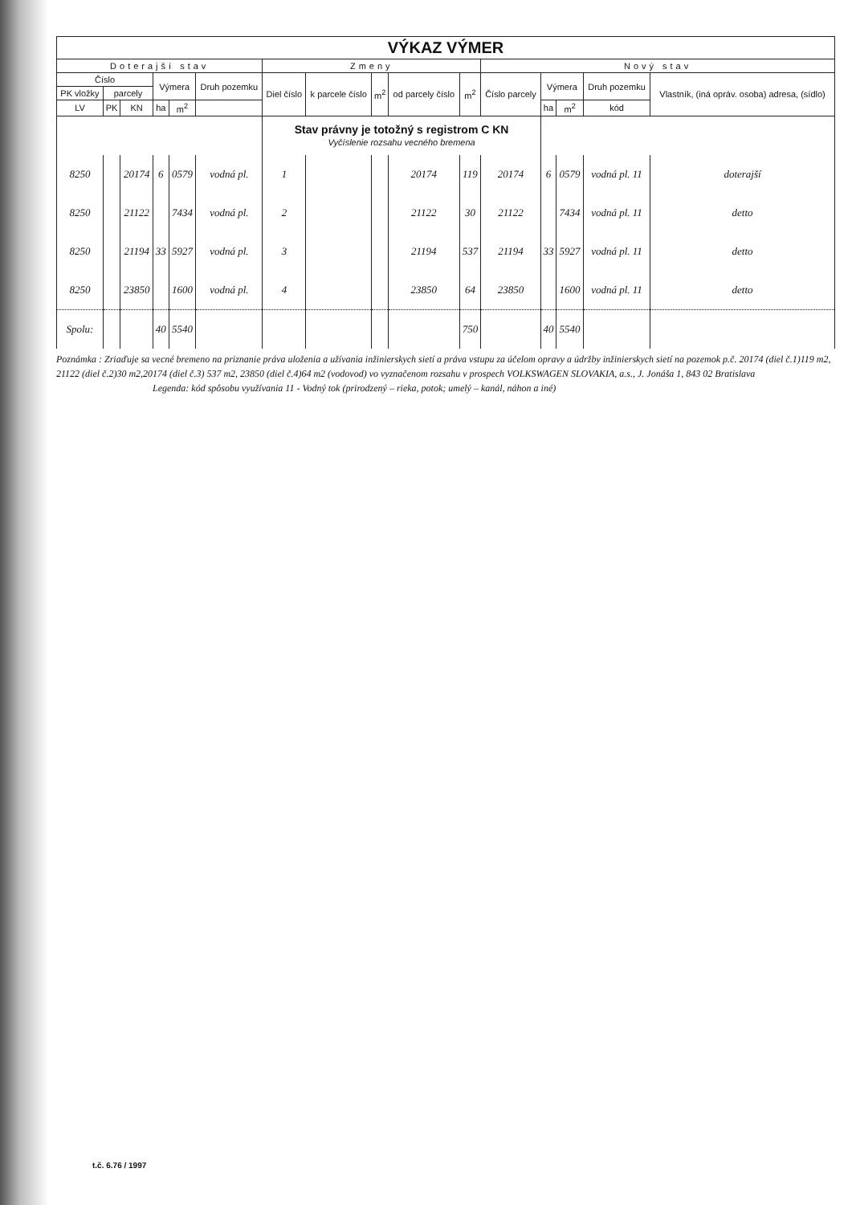| VÝKAZ VÝMER | | | | | | | | | | | | | | | |
| --- | --- | --- | --- | --- | --- | --- | --- | --- | --- | --- | --- | --- | --- | --- | --- |
| Doterajší stav | | | | | | Zmeny | | | | | Nový stav | | | | |
| Číslo | | | Výmera | | Druh pozemku | Diel číslo | k parcele číslo | m<sup>2</sup> | od parcely číslo | m<sup>2</sup> | Číslo parcely | Výmera | | Druh pozemku | Vlastník, (iná opráv. osoba) adresa, (sídlo) |
| PK vložky | parcely | | | | | | | | | | | | | | |
| LV | PK | KN | ha | m<sup>2</sup> | | | | | | | | ha | m<sup>2</sup> | kód | |
| | | | | | | Stav právny je totožný s registrom C KN Vyčíslenie rozsahu vecného bremena | | | | | | | | | |
| 8250 | | 20174 | 6 | 0579 | vodná pl. | 1 | | | 20174 | 119 | 20174 | 6 | 0579 | vodná pl. 11 | doterajší |
| 8250 | | 21122 | | 7434 | vodná pl. | 2 | | | 21122 | 30 | 21122 | | 7434 | vodná pl. 11 | detto |
| 8250 | | 21194 | 33 | 5927 | vodná pl. | 3 | | | 21194 | 537 | 21194 | 33 | 5927 | vodná pl. 11 | detto |
| 8250 | | 23850 | | 1600 | vodná pl. | 4 | | | 23850 | 64 | 23850 | | 1600 | vodná pl. 11 | detto |
| Spolu: | | | 40 | 5540 | | | | | | 750 | | 40 | 5540 | | |
Poznámka : Zriaďuje sa vecné bremeno na priznanie práva uloženia a užívania inžinierskych sietí a práva vstupu za účelom opravy a údržby inžinierskych sietí na pozemok p.č. 20174 (diel č.1)119 m2, 21122 (diel č.2)30 m2,20174 (diel č.3) 537 m2, 23850 (diel č.4)64 m2 (vodovod) vo vyznačenom rozsahu v prospech VOLKSWAGEN SLOVAKIA, a.s., J. Jonáša 1, 843 02 Bratislava
Legenda: kód spôsobu využívania 11 - Vodný tok (prirodzený – rieka, potok; umelý – kanál, náhon a iné)
t.č. 6.76 / 1997